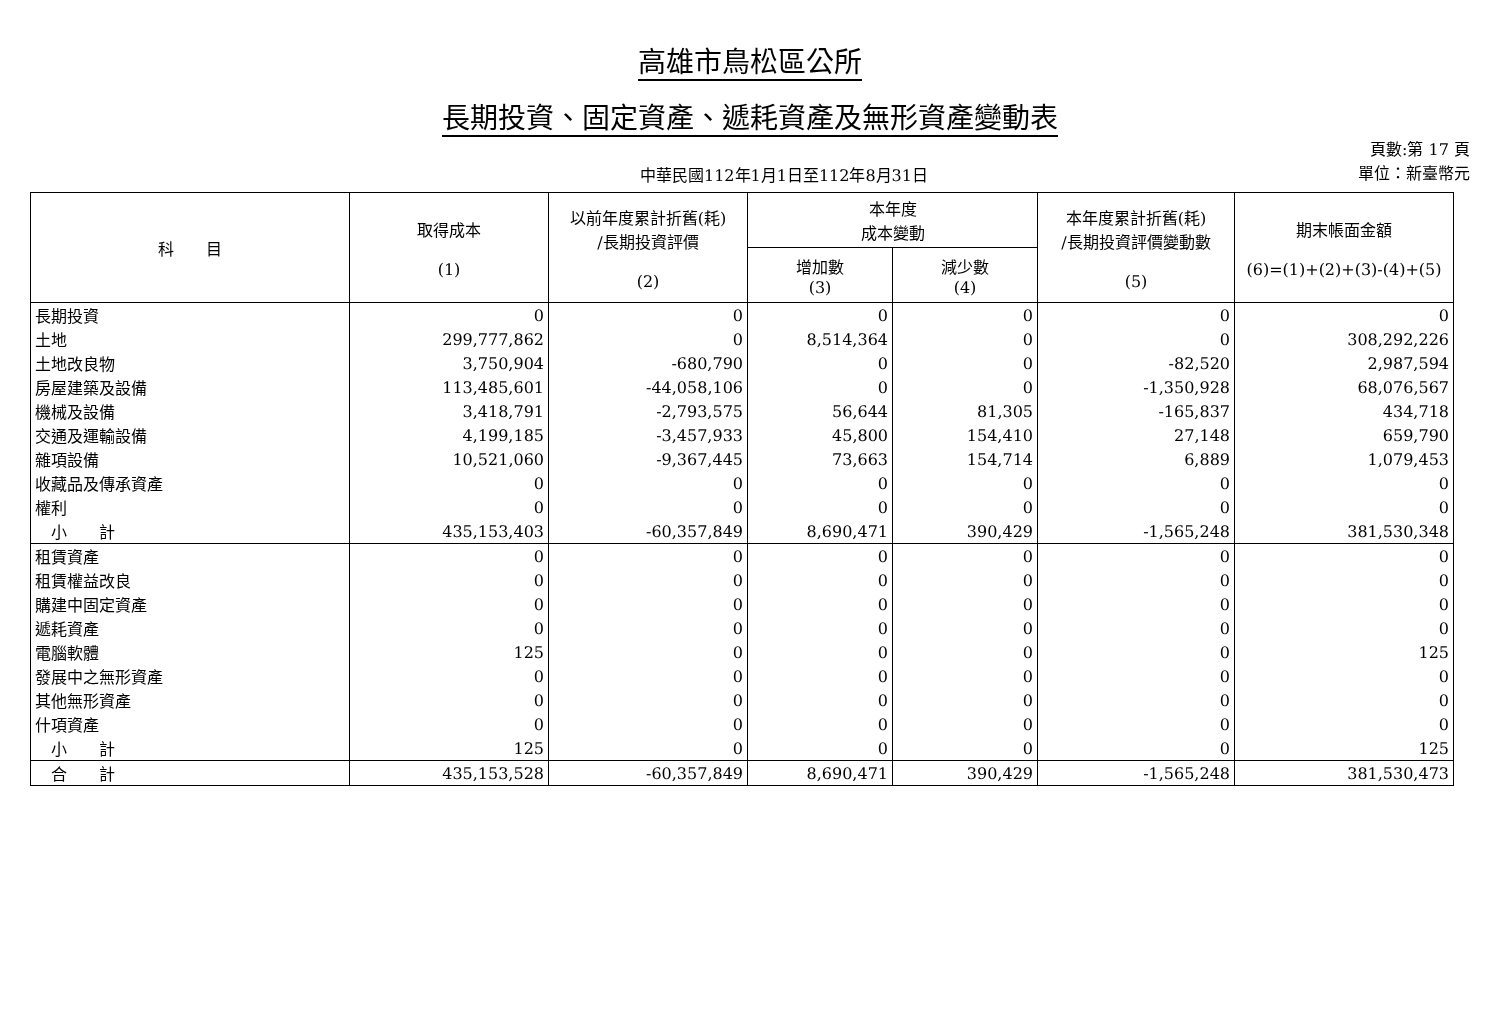高雄市鳥松區公所
長期投資、固定資產、遞耗資產及無形資產變動表
中華民國112年1月1日至112年8月31日
頁數:第 17 頁
單位：新臺幣元
| 科 目 | 取得成本 (1) | 以前年度累計折舊(耗) /長期投資評價 (2) | 本年度 成本變動 | | 本年度累計折舊(耗) /長期投資評價變動數 (5) | 期末帳面金額 (6)=(1)+(2)+(3)-(4)+(5) |
| --- | --- | --- | --- | --- | --- | --- |
| | | | 增加數 (3) | 減少數 (4) | | |
| 長期投資 | 0 | 0 | 0 | 0 | 0 | 0 |
| 土地 | 299,777,862 | 0 | 8,514,364 | 0 | 0 | 308,292,226 |
| 土地改良物 | 3,750,904 | -680,790 | 0 | 0 | -82,520 | 2,987,594 |
| 房屋建築及設備 | 113,485,601 | -44,058,106 | 0 | 0 | -1,350,928 | 68,076,567 |
| 機械及設備 | 3,418,791 | -2,793,575 | 56,644 | 81,305 | -165,837 | 434,718 |
| 交通及運輸設備 | 4,199,185 | -3,457,933 | 45,800 | 154,410 | 27,148 | 659,790 |
| 雜項設備 | 10,521,060 | -9,367,445 | 73,663 | 154,714 | 6,889 | 1,079,453 |
| 收藏品及傳承資產 | 0 | 0 | 0 | 0 | 0 | 0 |
| 權利 | 0 | 0 | 0 | 0 | 0 | 0 |
| 小 計 | 435,153,403 | -60,357,849 | 8,690,471 | 390,429 | -1,565,248 | 381,530,348 |
| 租賃資產 | 0 | 0 | 0 | 0 | 0 | 0 |
| 租賃權益改良 | 0 | 0 | 0 | 0 | 0 | 0 |
| 購建中固定資產 | 0 | 0 | 0 | 0 | 0 | 0 |
| 遞耗資產 | 0 | 0 | 0 | 0 | 0 | 0 |
| 電腦軟體 | 125 | 0 | 0 | 0 | 0 | 125 |
| 發展中之無形資產 | 0 | 0 | 0 | 0 | 0 | 0 |
| 其他無形資產 | 0 | 0 | 0 | 0 | 0 | 0 |
| 什項資產 | 0 | 0 | 0 | 0 | 0 | 0 |
| 小 計 | 125 | 0 | 0 | 0 | 0 | 125 |
| 合 計 | 435,153,528 | -60,357,849 | 8,690,471 | 390,429 | -1,565,248 | 381,530,473 |